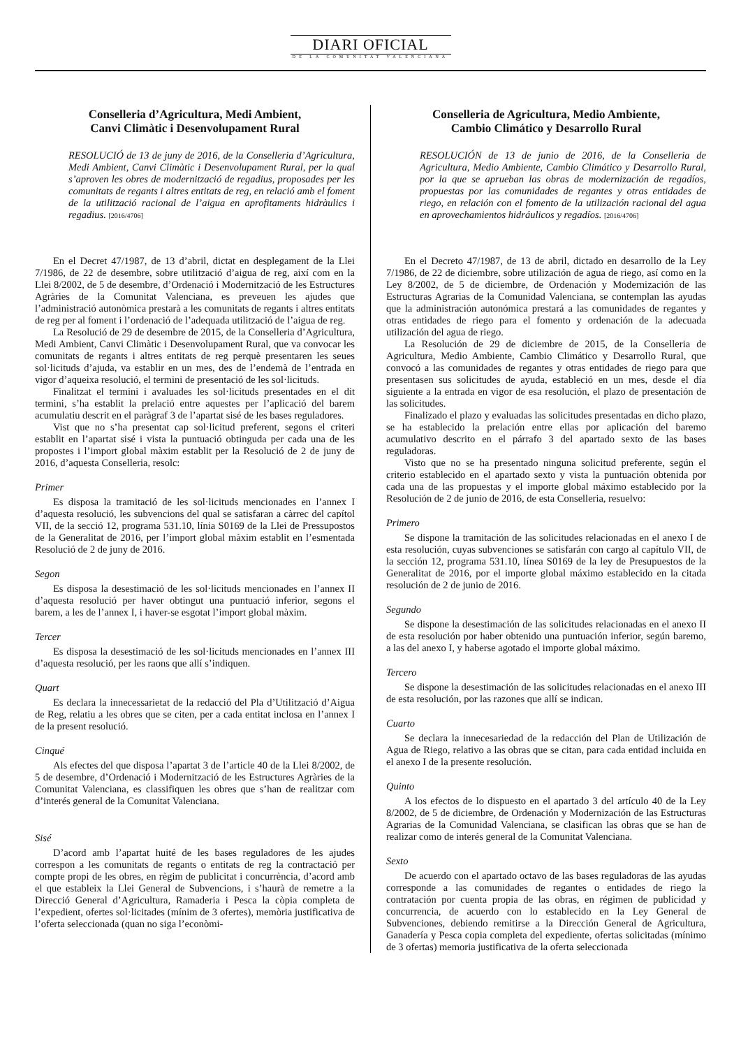DIARI OFICIAL
DE LA COMUNITAT VALENCIANA
Conselleria d’Agricultura, Medi Ambient,
Canvi Climàtic i Desenvolupament Rural
RESOLUCIÓ de 13 de juny de 2016, de la Conselleria d’Agricultura, Medi Ambient, Canvi Climàtic i Desenvolupament Rural, per la qual s’aproven les obres de modernització de regadius, proposades per les comunitats de regants i altres entitats de reg, en relació amb el foment de la utilització racional de l’aigua en aprofitaments hidràulics i regadius. [2016/4706]
En el Decret 47/1987, de 13 d’abril, dictat en desplegament de la Llei 7/1986, de 22 de desembre, sobre utilització d’aigua de reg, així com en la Llei 8/2002, de 5 de desembre, d’Ordenació i Modernització de les Estructures Agràries de la Comunitat Valenciana, es preveuen les ajudes que l’administració autonòmica prestarà a les comunitats de regants i altres entitats de reg per al foment i l’ordenació de l’adequada utilització de l’aigua de reg.
La Resolució de 29 de desembre de 2015, de la Conselleria d’Agricultura, Medi Ambient, Canvi Climàtic i Desenvolupament Rural, que va convocar les comunitats de regants i altres entitats de reg perquè presentaren les seues sol·licituds d’ajuda, va establir en un mes, des de l’endemà de l’entrada en vigor d’aqueixa resolució, el termini de presentació de les sol·licituds.
Finalitzat el termini i avaluades les sol·licituds presentades en el dit termini, s’ha establit la prelació entre aquestes per l’aplicació del barem acumulatiu descrit en el paràgraf 3 de l’apartat sisé de les bases reguladores.
Vist que no s’ha presentat cap sol·licitud preferent, segons el criteri establit en l’apartat sisé i vista la puntuació obtinguda per cada una de les propostes i l’import global màxim establit per la Resolució de 2 de juny de 2016, d’aquesta Conselleria, resolc:
Primer
Es disposa la tramitació de les sol·licituds mencionades en l’annex I d’aquesta resolució, les subvencions del qual se satisfaran a càrrec del capítol VII, de la secció 12, programa 531.10, línia S0169 de la Llei de Pressupostos de la Generalitat de 2016, per l’import global màxim establit en l’esmentada Resolució de 2 de juny de 2016.
Segon
Es disposa la desestimació de les sol·licituds mencionades en l’annex II d’aquesta resolució per haver obtingut una puntuació inferior, segons el barem, a les de l’annex I, i haver-se esgotat l’import global màxim.
Tercer
Es disposa la desestimació de les sol·licituds mencionades en l’annex III d’aquesta resolució, per les raons que allí s’indiquen.
Quart
Es declara la innecessarietat de la redacció del Pla d’Utilització d’Aigua de Reg, relatiu a les obres que se citen, per a cada entitat inclosa en l’annex I de la present resolució.
Cinqué
Als efectes del que disposa l’apartat 3 de l’article 40 de la Llei 8/2002, de 5 de desembre, d’Ordenació i Modernització de les Estructures Agràries de la Comunitat Valenciana, es classifiquen les obres que s’han de realitzar com d’interés general de la Comunitat Valenciana.
Sisé
D’acord amb l’apartat huité de les bases reguladores de les ajudes correspon a les comunitats de regants o entitats de reg la contractació per compte propi de les obres, en règim de publicitat i concurrència, d’acord amb el que estableix la Llei General de Subvencions, i s’haurà de remetre a la Direcció General d’Agricultura, Ramaderia i Pesca la còpia completa de l’expedient, ofertes sol·licitades (mínim de 3 ofertes), memòria justificativa de l’oferta seleccionada (quan no siga l’econòmi-
Conselleria de Agricultura, Medio Ambiente,
Cambio Climático y Desarrollo Rural
RESOLUCIÓN de 13 de junio de 2016, de la Conselleria de Agricultura, Medio Ambiente, Cambio Climático y Desarrollo Rural, por la que se aprueban las obras de modernización de regadíos, propuestas por las comunidades de regantes y otras entidades de riego, en relación con el fomento de la utilización racional del agua en aprovechamientos hidráulicos y regadíos. [2016/4706]
En el Decreto 47/1987, de 13 de abril, dictado en desarrollo de la Ley 7/1986, de 22 de diciembre, sobre utilización de agua de riego, así como en la Ley 8/2002, de 5 de diciembre, de Ordenación y Modernización de las Estructuras Agrarias de la Comunidad Valenciana, se contemplan las ayudas que la administración autonómica prestará a las comunidades de regantes y otras entidades de riego para el fomento y ordenación de la adecuada utilización del agua de riego.
La Resolución de 29 de diciembre de 2015, de la Conselleria de Agricultura, Medio Ambiente, Cambio Climático y Desarrollo Rural, que convocó a las comunidades de regantes y otras entidades de riego para que presentasen sus solicitudes de ayuda, estableció en un mes, desde el día siguiente a la entrada en vigor de esa resolución, el plazo de presentación de las solicitudes.
Finalizado el plazo y evaluadas las solicitudes presentadas en dicho plazo, se ha establecido la prelación entre ellas por aplicación del baremo acumulativo descrito en el párrafo 3 del apartado sexto de las bases reguladoras.
Visto que no se ha presentado ninguna solicitud preferente, según el criterio establecido en el apartado sexto y vista la puntuación obtenida por cada una de las propuestas y el importe global máximo establecido por la Resolución de 2 de junio de 2016, de esta Conselleria, resuelvo:
Primero
Se dispone la tramitación de las solicitudes relacionadas en el anexo I de esta resolución, cuyas subvenciones se satisfarán con cargo al capítulo VII, de la sección 12, programa 531.10, línea S0169 de la ley de Presupuestos de la Generalitat de 2016, por el importe global máximo establecido en la citada resolución de 2 de junio de 2016.
Segundo
Se dispone la desestimación de las solicitudes relacionadas en el anexo II de esta resolución por haber obtenido una puntuación inferior, según baremo, a las del anexo I, y haberse agotado el importe global máximo.
Tercero
Se dispone la desestimación de las solicitudes relacionadas en el anexo III de esta resolución, por las razones que allí se indican.
Cuarto
Se declara la innecesariedad de la redacción del Plan de Utilización de Agua de Riego, relativo a las obras que se citan, para cada entidad incluida en el anexo I de la presente resolución.
Quinto
A los efectos de lo dispuesto en el apartado 3 del artículo 40 de la Ley 8/2002, de 5 de diciembre, de Ordenación y Modernización de las Estructuras Agrarias de la Comunidad Valenciana, se clasifican las obras que se han de realizar como de interés general de la Comunitat Valenciana.
Sexto
De acuerdo con el apartado octavo de las bases reguladoras de las ayudas corresponde a las comunidades de regantes o entidades de riego la contratación por cuenta propia de las obras, en régimen de publicidad y concurrencia, de acuerdo con lo establecido en la Ley General de Subvenciones, debiendo remitirse a la Dirección General de Agricultura, Ganadería y Pesca copia completa del expediente, ofertas solicitadas (mínimo de 3 ofertas) memoria justificativa de la oferta seleccionada